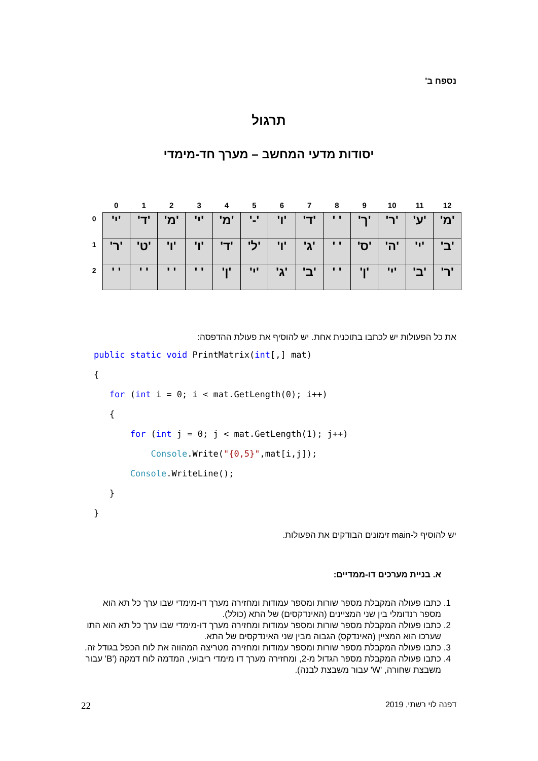נספח ב'
תרגול
יסודות מדעי המחשב – מערך חד-מימדי
| | 0 | 1 | 2 | 3 | 4 | 5 | 6 | 7 | 8 | 9 | 10 | 11 | 12 |
| --- | --- | --- | --- | --- | --- | --- | --- | --- | --- | --- | --- | --- | --- |
| 0 | 'י' | 'ד' | 'מ' | 'י' | 'מ' | '-' | 'ו' | 'ד' | ' ' | 'ך' | 'ר' | 'ע' | 'מ' |
| 1 | 'ר' | 'ט' | 'ו' | 'ו' | 'ד' | 'ל' | 'ו' | 'ג' | ' ' | 'ס' | 'ה' | 'י' | 'ב' |
| 2 | ' ' | ' ' | ' ' | ' ' | 'ן' | 'י' | 'ג' | 'ב' | ' ' | 'ן' | 'י' | 'ב' | 'ר' |
את כל הפעולות יש לכתבו בתוכנית אחת. יש להוסיף את פעולת ההדפסה:
public static void PrintMatrix(int[,] mat)
{
   for (int i = 0; i < mat.GetLength(0); i++)
   {
       for (int j = 0; j < mat.GetLength(1); j++)
           Console.Write("{0,5}",mat[i,j]);
       Console.WriteLine();
   }
}
יש להוסיף ל-main זימונים הבודקים את הפעולות.
א. בניית מערכים דו-ממדיים:
1. כתבו פעולה המקבלת מספר שורות ומספר עמודות ומחזירה מערך דו-מימדי שבו ערך כל תא הוא מספר רנדומלי בין שני המציינים (האינדקסים) של התא (כולל).
2. כתבו פעולה המקבלת מספר שורות ומספר עמודות ומחזירה מערך דו-מימדי שבו ערך כל תא הוא התו שערכו הוא המציין (האינדקס) הגבוה מבין שני האינדקסים של התא.
3. כתבו פעולה המקבלת מספר שורות ומספר עמודות ומחזירה מטריצה המהווה את לוח הכפל בגודל זה.
4. כתבו פעולה המקבלת מספר הגדול מ-2, ומחזירה מערך דו מימדי ריבועי, המדמה לוח דמקה ('B' עבור משבצת שחורה, 'W' עבור משבצת לבנה).
22 דפנה לוי רשתי, 2019